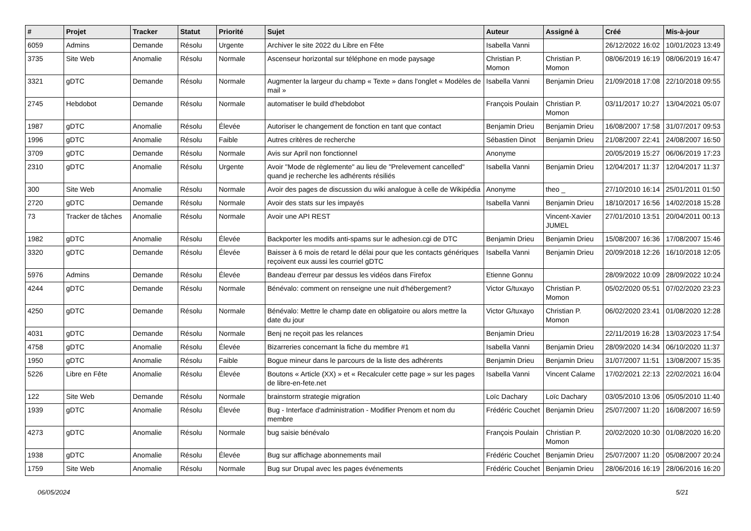| # | Projet | Tracker | Statut | Priorité | Sujet | Auteur | Assigné à | Créé | Mis-à-jour |
| --- | --- | --- | --- | --- | --- | --- | --- | --- | --- |
| 6059 | Admins | Demande | Résolu | Urgente | Archiver le site 2022 du Libre en Fête | Isabella Vanni | | 26/12/2022 16:02 | 10/01/2023 13:49 |
| 3735 | Site Web | Anomalie | Résolu | Normale | Ascenseur horizontal sur téléphone en mode paysage | Christian P. Momon | Christian P. Momon | 08/06/2019 16:19 | 08/06/2019 16:47 |
| 3321 | gDTC | Demande | Résolu | Normale | Augmenter la largeur du champ « Texte » dans l'onglet « Modèles de mail » | Isabella Vanni | Benjamin Drieu | 21/09/2018 17:08 | 22/10/2018 09:55 |
| 2745 | Hebdobot | Demande | Résolu | Normale | automatiser le build d'hebdobot | François Poulain | Christian P. Momon | 03/11/2017 10:27 | 13/04/2021 05:07 |
| 1987 | gDTC | Anomalie | Résolu | Élevée | Autoriser le changement de fonction en tant que contact | Benjamin Drieu | Benjamin Drieu | 16/08/2007 17:58 | 31/07/2017 09:53 |
| 1996 | gDTC | Anomalie | Résolu | Faible | Autres critères de recherche | Sébastien Dinot | Benjamin Drieu | 21/08/2007 22:41 | 24/08/2007 16:50 |
| 3709 | gDTC | Demande | Résolu | Normale | Avis sur April non fonctionnel | Anonyme | | 20/05/2019 15:27 | 06/06/2019 17:23 |
| 2310 | gDTC | Anomalie | Résolu | Urgente | Avoir "Mode de règlemente" au lieu de "Prelevement cancelled" quand je recherche les adhérents résiliés | Isabella Vanni | Benjamin Drieu | 12/04/2017 11:37 | 12/04/2017 11:37 |
| 300 | Site Web | Anomalie | Résolu | Normale | Avoir des pages de discussion du wiki analogue à celle de Wikipédia | Anonyme | theo _ | 27/10/2010 16:14 | 25/01/2011 01:50 |
| 2720 | gDTC | Demande | Résolu | Normale | Avoir des stats sur les impayés | Isabella Vanni | Benjamin Drieu | 18/10/2017 16:56 | 14/02/2018 15:28 |
| 73 | Tracker de tâches | Anomalie | Résolu | Normale | Avoir une API REST | | Vincent-Xavier JUMEL | 27/01/2010 13:51 | 20/04/2011 00:13 |
| 1982 | gDTC | Anomalie | Résolu | Élevée | Backporter les modifs anti-spams sur le adhesion.cgi de DTC | Benjamin Drieu | Benjamin Drieu | 15/08/2007 16:36 | 17/08/2007 15:46 |
| 3320 | gDTC | Demande | Résolu | Élevée | Baisser à 6 mois de retard le délai pour que les contacts génériques reçoivent eux aussi les courriel gDTC | Isabella Vanni | Benjamin Drieu | 20/09/2018 12:26 | 16/10/2018 12:05 |
| 5976 | Admins | Demande | Résolu | Élevée | Bandeau d'erreur par dessus les vidéos dans Firefox | Etienne Gonnu | | 28/09/2022 10:09 | 28/09/2022 10:24 |
| 4244 | gDTC | Demande | Résolu | Normale | Bénévalo: comment on renseigne une nuit d'hébergement? | Victor G/tuxayo | Christian P. Momon | 05/02/2020 05:51 | 07/02/2020 23:23 |
| 4250 | gDTC | Demande | Résolu | Normale | Bénévalo: Mettre le champ date en obligatoire ou alors mettre la date du jour | Victor G/tuxayo | Christian P. Momon | 06/02/2020 23:41 | 01/08/2020 12:28 |
| 4031 | gDTC | Demande | Résolu | Normale | Benj ne reçoit pas les relances | Benjamin Drieu | | 22/11/2019 16:28 | 13/03/2023 17:54 |
| 4758 | gDTC | Anomalie | Résolu | Élevée | Bizarreries concernant la fiche du membre #1 | Isabella Vanni | Benjamin Drieu | 28/09/2020 14:34 | 06/10/2020 11:37 |
| 1950 | gDTC | Anomalie | Résolu | Faible | Bogue mineur dans le parcours de la liste des adhérents | Benjamin Drieu | Benjamin Drieu | 31/07/2007 11:51 | 13/08/2007 15:35 |
| 5226 | Libre en Fête | Anomalie | Résolu | Élevée | Boutons « Article (XX) » et « Recalculer cette page » sur les pages de libre-en-fete.net | Isabella Vanni | Vincent Calame | 17/02/2021 22:13 | 22/02/2021 16:04 |
| 122 | Site Web | Demande | Résolu | Normale | brainstorm strategie migration | Loïc Dachary | Loïc Dachary | 03/05/2010 13:06 | 05/05/2010 11:40 |
| 1939 | gDTC | Anomalie | Résolu | Élevée | Bug - Interface d'administration - Modifier Prenom et nom du membre | Frédéric Couchet | Benjamin Drieu | 25/07/2007 11:20 | 16/08/2007 16:59 |
| 4273 | gDTC | Anomalie | Résolu | Normale | bug saisie bénévalo | François Poulain | Christian P. Momon | 20/02/2020 10:30 | 01/08/2020 16:20 |
| 1938 | gDTC | Anomalie | Résolu | Élevée | Bug sur affichage abonnements mail | Frédéric Couchet | Benjamin Drieu | 25/07/2007 11:20 | 05/08/2007 20:24 |
| 1759 | Site Web | Anomalie | Résolu | Normale | Bug sur Drupal avec les pages événements | Frédéric Couchet | Benjamin Drieu | 28/06/2016 16:19 | 28/06/2016 16:20 |
06/05/2024 5/21